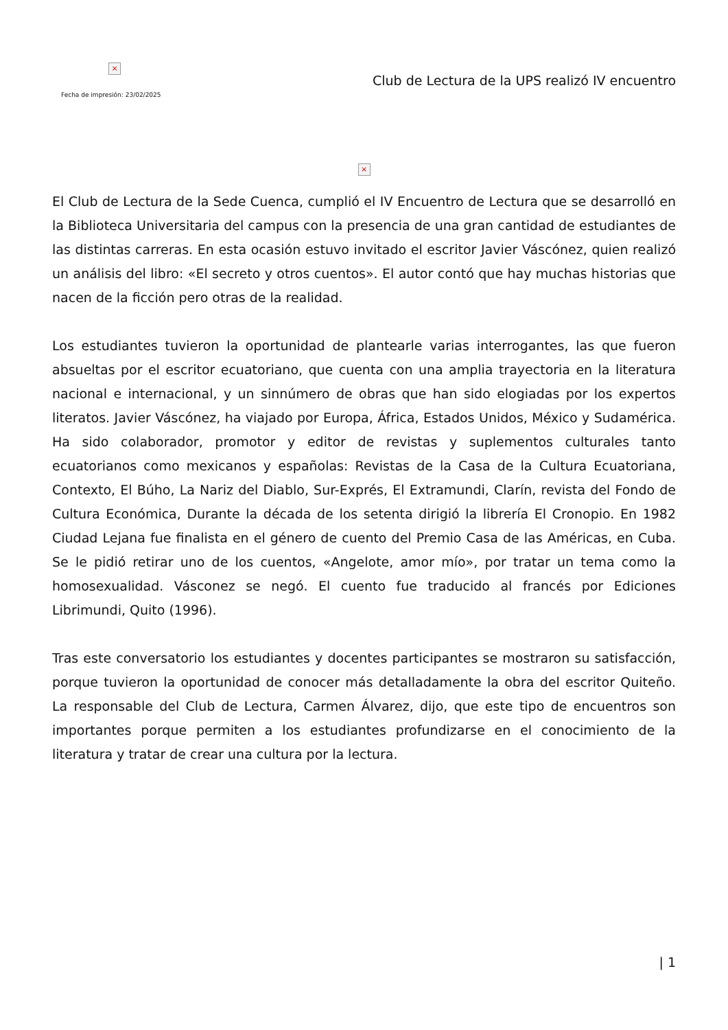×
Fecha de impresión: 23/02/2025
Club de Lectura de la UPS realizó IV encuentro
×
El Club de Lectura de la Sede Cuenca, cumplió el IV Encuentro de Lectura que se desarrolló en la Biblioteca Universitaria del campus con la presencia de una gran cantidad de estudiantes de las distintas carreras. En esta ocasión estuvo invitado el escritor Javier Váscónez, quien realizó un análisis del libro: «El secreto y otros cuentos». El autor contó que hay muchas historias que nacen de la ficción pero otras de la realidad.
Los estudiantes tuvieron la oportunidad de plantearle varias interrogantes, las que fueron absueltas por el escritor ecuatoriano, que cuenta con una amplia trayectoria en la literatura nacional e internacional, y un sinnúmero de obras que han sido elogiadas por los expertos literatos. Javier Váscónez, ha viajado por Europa, África, Estados Unidos, México y Sudamérica. Ha sido colaborador, promotor y editor de revistas y suplementos culturales tanto ecuatorianos como mexicanos y españolas: Revistas de la Casa de la Cultura Ecuatoriana, Contexto, El Búho, La Nariz del Diablo, Sur-Exprés, El Extramundi, Clarín, revista del Fondo de Cultura Económica, Durante la década de los setenta dirigió la librería El Cronopio. En 1982 Ciudad Lejana fue finalista en el género de cuento del Premio Casa de las Américas, en Cuba. Se le pidió retirar uno de los cuentos, «Angelote, amor mío», por tratar un tema como la homosexualidad. Vásconez se negó. El cuento fue traducido al francés por Ediciones Librimundi, Quito (1996).
Tras este conversatorio los estudiantes y docentes participantes se mostraron su satisfacción, porque tuvieron la oportunidad de conocer más detalladamente la obra del escritor Quiteño. La responsable del Club de Lectura, Carmen Álvarez, dijo, que este tipo de encuentros son importantes porque permiten a los estudiantes profundizarse en el conocimiento de la literatura y tratar de crear una cultura por la lectura.
| 1